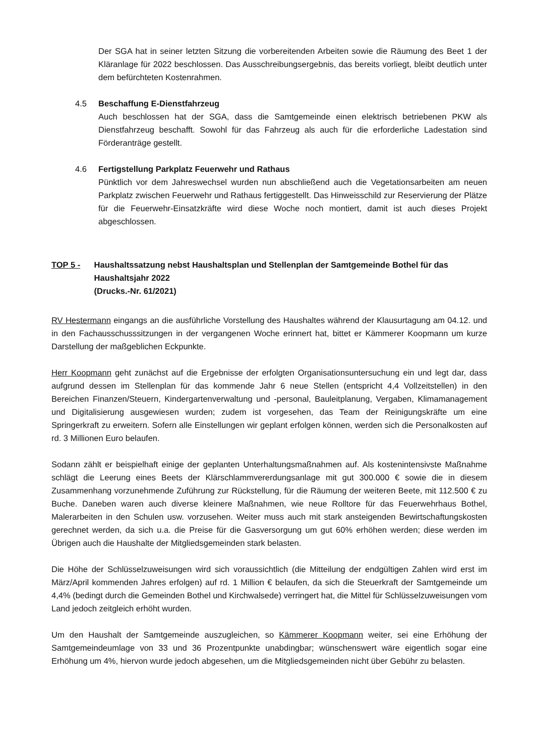Der SGA hat in seiner letzten Sitzung die vorbereitenden Arbeiten sowie die Räumung des Beet 1 der Kläranlage für 2022 beschlossen. Das Ausschreibungsergebnis, das bereits vorliegt, bleibt deutlich unter dem befürchteten Kostenrahmen.
4.5 Beschaffung E-Dienstfahrzeug
Auch beschlossen hat der SGA, dass die Samtgemeinde einen elektrisch betriebenen PKW als Dienstfahrzeug beschafft. Sowohl für das Fahrzeug als auch für die erforderliche Ladestation sind Förderanträge gestellt.
4.6 Fertigstellung Parkplatz Feuerwehr und Rathaus
Pünktlich vor dem Jahreswechsel wurden nun abschließend auch die Vegetationsarbeiten am neuen Parkplatz zwischen Feuerwehr und Rathaus fertiggestellt. Das Hinweisschild zur Reservierung der Plätze für die Feuerwehr-Einsatzkräfte wird diese Woche noch montiert, damit ist auch dieses Projekt abgeschlossen.
TOP 5 - Haushaltssatzung nebst Haushaltsplan und Stellenplan der Samtgemeinde Bothel für das Haushaltsjahr 2022
(Drucks.-Nr. 61/2021)
RV Hestermann eingangs an die ausführliche Vorstellung des Haushaltes während der Klausurtagung am 04.12. und in den Fachausschusssitzungen in der vergangenen Woche erinnert hat, bittet er Kämmerer Koopmann um kurze Darstellung der maßgeblichen Eckpunkte.
Herr Koopmann geht zunächst auf die Ergebnisse der erfolgten Organisationsuntersuchung ein und legt dar, dass aufgrund dessen im Stellenplan für das kommende Jahr 6 neue Stellen (entspricht 4,4 Vollzeitstellen) in den Bereichen Finanzen/Steuern, Kindergartenverwaltung und -personal, Bauleitplanung, Vergaben, Klimamanagement und Digitalisierung ausgewiesen wurden; zudem ist vorgesehen, das Team der Reinigungskräfte um eine Springerkraft zu erweitern. Sofern alle Einstellungen wir geplant erfolgen können, werden sich die Personalkosten auf rd. 3 Millionen Euro belaufen.
Sodann zählt er beispielhaft einige der geplanten Unterhaltungsmaßnahmen auf. Als kostenintensivste Maßnahme schlägt die Leerung eines Beets der Klärschlammvererdungsanlage mit gut 300.000 € sowie die in diesem Zusammenhang vorzunehmende Zuführung zur Rückstellung, für die Räumung der weiteren Beete, mit 112.500 € zu Buche. Daneben waren auch diverse kleinere Maßnahmen, wie neue Rolltore für das Feuerwehrhaus Bothel, Malerarbeiten in den Schulen usw. vorzusehen. Weiter muss auch mit stark ansteigenden Bewirtschaftungskosten gerechnet werden, da sich u.a. die Preise für die Gasversorgung um gut 60% erhöhen werden; diese werden im Übrigen auch die Haushalte der Mitgliedsgemeinden stark belasten.
Die Höhe der Schlüsselzuweisungen wird sich voraussichtlich (die Mitteilung der endgültigen Zahlen wird erst im März/April kommenden Jahres erfolgen) auf rd. 1 Million € belaufen, da sich die Steuerkraft der Samtgemeinde um 4,4% (bedingt durch die Gemeinden Bothel und Kirchwalsede) verringert hat, die Mittel für Schlüsselzuweisungen vom Land jedoch zeitgleich erhöht wurden.
Um den Haushalt der Samtgemeinde auszugleichen, so Kämmerer Koopmann weiter, sei eine Erhöhung der Samtgemeindeumlage von 33 und 36 Prozentpunkte unabdingbar; wünschenswert wäre eigentlich sogar eine Erhöhung um 4%, hiervon wurde jedoch abgesehen, um die Mitgliedsgemeinden nicht über Gebühr zu belasten.